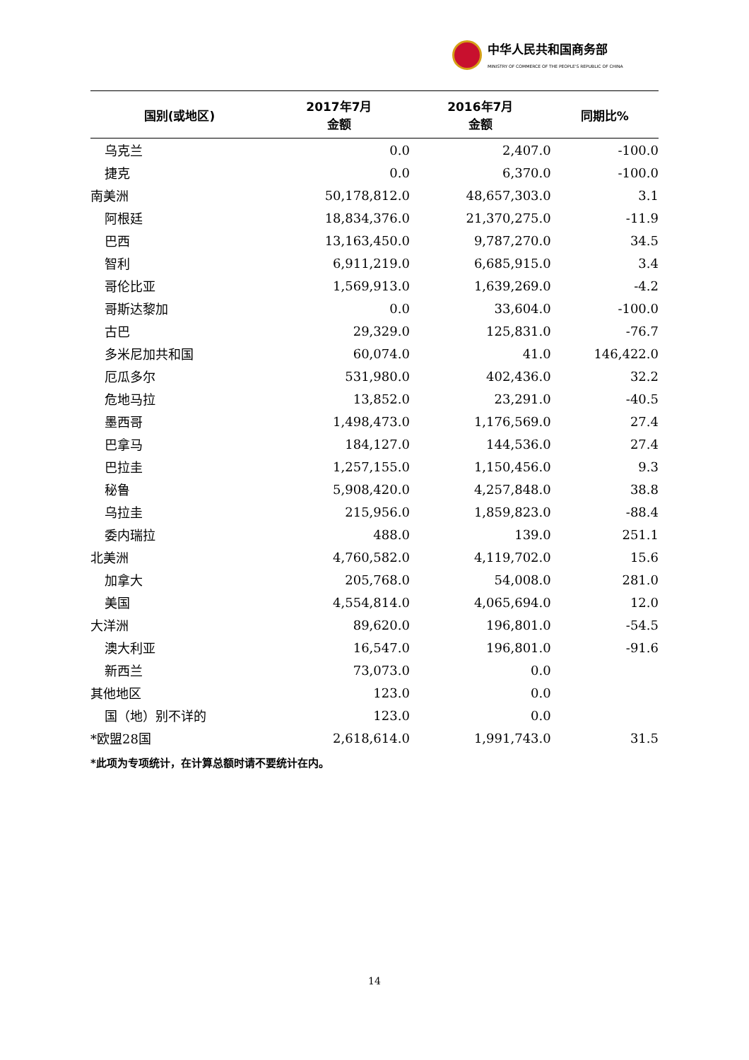中华人民共和国商务部
MINISTRY OF COMMERCE OF THE PEOPLE'S REPUBLIC OF CHINA
| 国别(或地区) | 2017年7月 金额 | 2016年7月 金额 | 同期比% |
| --- | --- | --- | --- |
| 乌克兰 | 0.0 | 2,407.0 | -100.0 |
| 捷克 | 0.0 | 6,370.0 | -100.0 |
| 南美洲 | 50,178,812.0 | 48,657,303.0 | 3.1 |
| 阿根廷 | 18,834,376.0 | 21,370,275.0 | -11.9 |
| 巴西 | 13,163,450.0 | 9,787,270.0 | 34.5 |
| 智利 | 6,911,219.0 | 6,685,915.0 | 3.4 |
| 哥伦比亚 | 1,569,913.0 | 1,639,269.0 | -4.2 |
| 哥斯达黎加 | 0.0 | 33,604.0 | -100.0 |
| 古巴 | 29,329.0 | 125,831.0 | -76.7 |
| 多米尼加共和国 | 60,074.0 | 41.0 | 146,422.0 |
| 厄瓜多尔 | 531,980.0 | 402,436.0 | 32.2 |
| 危地马拉 | 13,852.0 | 23,291.0 | -40.5 |
| 墨西哥 | 1,498,473.0 | 1,176,569.0 | 27.4 |
| 巴拿马 | 184,127.0 | 144,536.0 | 27.4 |
| 巴拉圭 | 1,257,155.0 | 1,150,456.0 | 9.3 |
| 秘鲁 | 5,908,420.0 | 4,257,848.0 | 38.8 |
| 乌拉圭 | 215,956.0 | 1,859,823.0 | -88.4 |
| 委内瑞拉 | 488.0 | 139.0 | 251.1 |
| 北美洲 | 4,760,582.0 | 4,119,702.0 | 15.6 |
| 加拿大 | 205,768.0 | 54,008.0 | 281.0 |
| 美国 | 4,554,814.0 | 4,065,694.0 | 12.0 |
| 大洋洲 | 89,620.0 | 196,801.0 | -54.5 |
| 澳大利亚 | 16,547.0 | 196,801.0 | -91.6 |
| 新西兰 | 73,073.0 | 0.0 | |
| 其他地区 | 123.0 | 0.0 | |
| 国（地）别不详的 | 123.0 | 0.0 | |
| *欧盟28国 | 2,618,614.0 | 1,991,743.0 | 31.5 |
*此项为专项统计，在计算总额时请不要统计在内。
14